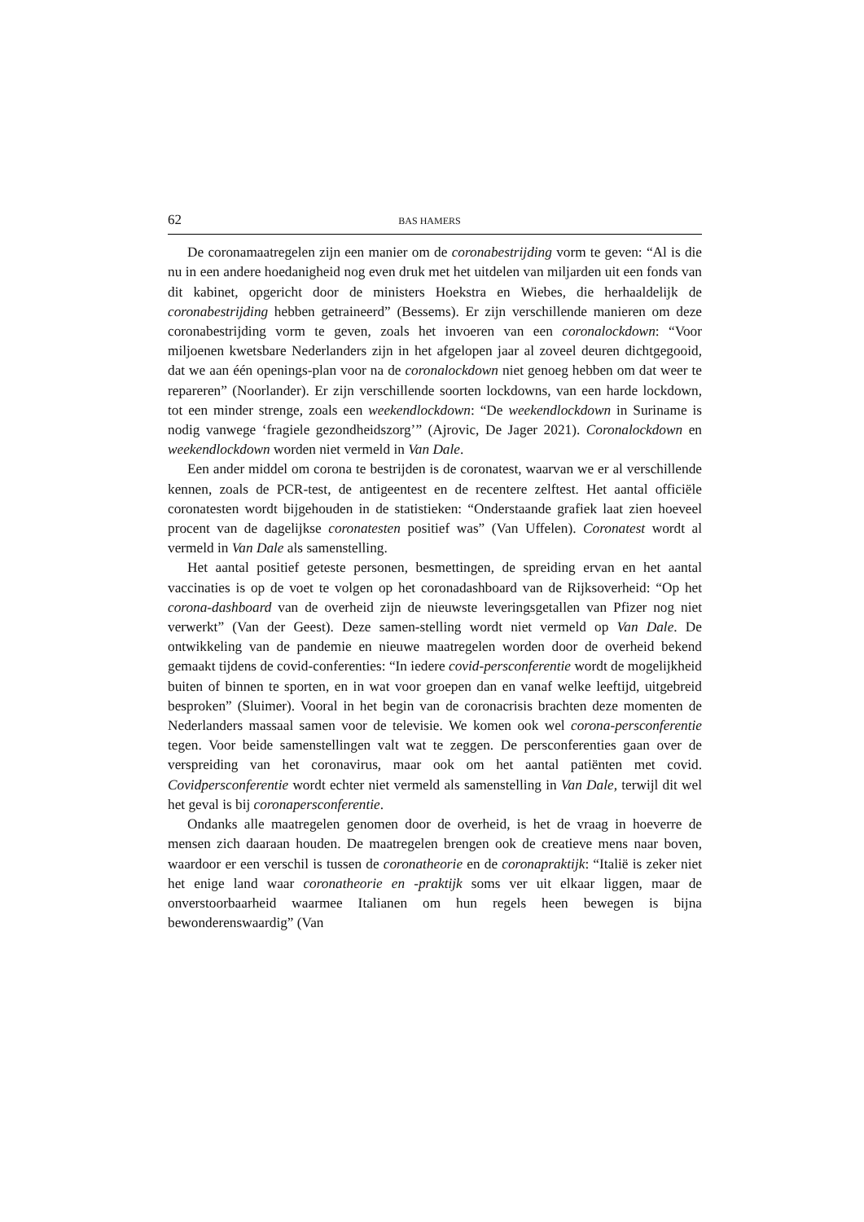62 BAS HAMERS
De coronamaatregelen zijn een manier om de coronabestrijding vorm te geven: “Al is die nu in een andere hoedanigheid nog even druk met het uitdelen van miljarden uit een fonds van dit kabinet, opgericht door de ministers Hoekstra en Wiebes, die herhaaldelijk de coronabestrijding hebben getraineerd” (Bessems). Er zijn verschillende manieren om deze coronabestrijding vorm te geven, zoals het invoeren van een coronalockdown: “Voor miljoenen kwetsbare Nederlanders zijn in het afgelopen jaar al zoveel deuren dichtgegooid, dat we aan één openings-plan voor na de coronalockdown niet genoeg hebben om dat weer te repareren” (Noorlander). Er zijn verschillende soorten lockdowns, van een harde lockdown, tot een minder strenge, zoals een weekendlockdown: “De weekendlockdown in Suriname is nodig vanwege ‘fragiele gezondheidszorg’” (Ajrovic, De Jager 2021). Coronalockdown en weekendlockdown worden niet vermeld in Van Dale.
Een ander middel om corona te bestrijden is de coronatest, waarvan we er al verschillende kennen, zoals de PCR-test, de antigeentest en de recentere zelftest. Het aantal officiële coronatesten wordt bijgehouden in de statistieken: “Onderstaande grafiek laat zien hoeveel procent van de dagelijkse coronatesten positief was” (Van Uffelen). Coronatest wordt al vermeld in Van Dale als samenstelling.
Het aantal positief geteste personen, besmettingen, de spreiding ervan en het aantal vaccinaties is op de voet te volgen op het coronadashboard van de Rijksoverheid: “Op het corona-dashboard van de overheid zijn de nieuwste leveringsgetallen van Pfizer nog niet verwerkt” (Van der Geest). Deze samen-stelling wordt niet vermeld op Van Dale. De ontwikkeling van de pandemie en nieuwe maatregelen worden door de overheid bekend gemaakt tijdens de covid-conferenties: “In iedere covid-persconferentie wordt de mogelijkheid buiten of binnen te sporten, en in wat voor groepen dan en vanaf welke leeftijd, uitgebreid besproken” (Sluimer). Vooral in het begin van de coronacrisis brachten deze momenten de Nederlanders massaal samen voor de televisie. We komen ook wel corona-persconferentie tegen. Voor beide samenstellingen valt wat te zeggen. De persconferenties gaan over de verspreiding van het coronavirus, maar ook om het aantal patiënten met covid. Covidpersconferentie wordt echter niet vermeld als samenstelling in Van Dale, terwijl dit wel het geval is bij coronapersconferentie.
Ondanks alle maatregelen genomen door de overheid, is het de vraag in hoeverre de mensen zich daaraan houden. De maatregelen brengen ook de creatieve mens naar boven, waardoor er een verschil is tussen de coronatheorie en de coronapraktijk: “Italië is zeker niet het enige land waar coronatheorie en -praktijk soms ver uit elkaar liggen, maar de onverstoorbaarheid waarmee Italianen om hun regels heen bewegen is bijna bewonderenswaardig” (Van